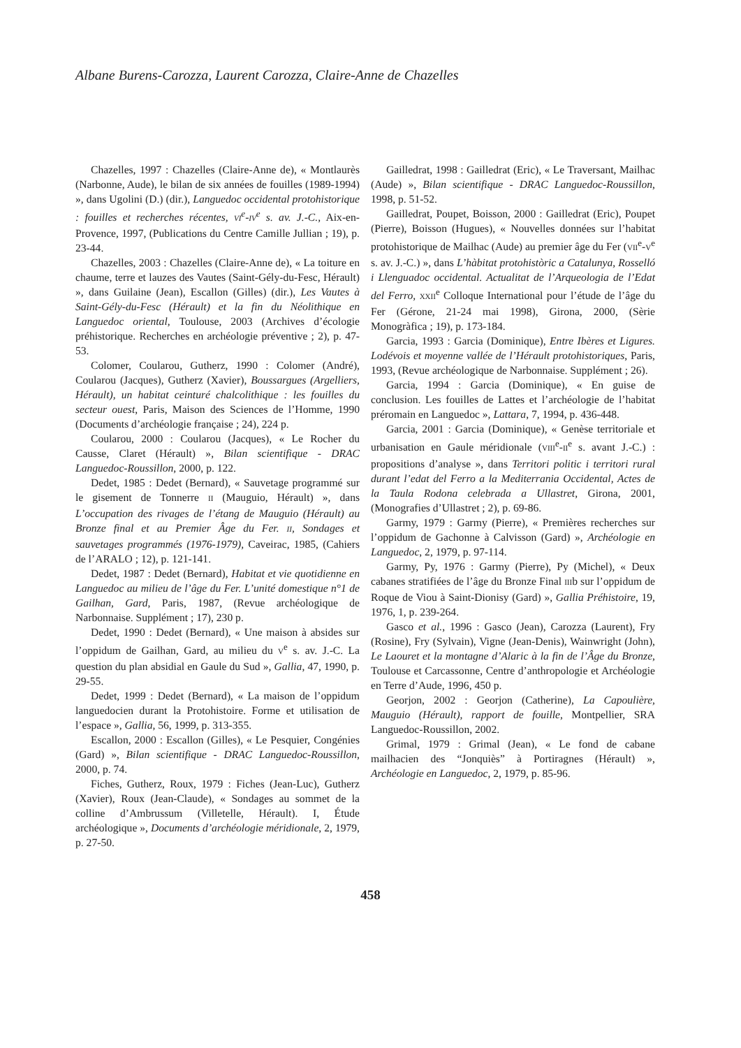Albane Burens-Carozza, Laurent Carozza, Claire-Anne de Chazelles
Chazelles, 1997 : Chazelles (Claire-Anne de), « Montlaurès (Narbonne, Aude), le bilan de six années de fouilles (1989-1994) », dans Ugolini (D.) (dir.), Languedoc occidental protohistorique : fouilles et recherches récentes, VI<sup>e</sup>-IV<sup>e</sup> s. av. J.-C., Aix-en-Provence, 1997, (Publications du Centre Camille Jullian ; 19), p. 23-44.
Chazelles, 2003 : Chazelles (Claire-Anne de), « La toiture en chaume, terre et lauzes des Vautes (Saint-Gély-du-Fesc, Hérault) », dans Guilaine (Jean), Escallon (Gilles) (dir.), Les Vautes à Saint-Gély-du-Fesc (Hérault) et la fin du Néolithique en Languedoc oriental, Toulouse, 2003 (Archives d’écologie préhistorique. Recherches en archéologie préventive ; 2), p. 47-53.
Colomer, Coularou, Gutherz, 1990 : Colomer (André), Coularou (Jacques), Gutherz (Xavier), Boussargues (Argelliers, Hérault), un habitat ceinturé chalcolithique : les fouilles du secteur ouest, Paris, Maison des Sciences de l’Homme, 1990 (Documents d’archéologie française ; 24), 224 p.
Coularou, 2000 : Coularou (Jacques), « Le Rocher du Causse, Claret (Hérault) », Bilan scientifique - DRAC Languedoc-Roussillon, 2000, p. 122.
Dedet, 1985 : Dedet (Bernard), « Sauvetage programmé sur le gisement de Tonnerre II (Mauguio, Hérault) », dans L’occupation des rivages de l’étang de Mauguio (Hérault) au Bronze final et au Premier Âge du Fer. II, Sondages et sauvetages programmés (1976-1979), Caveirac, 1985, (Cahiers de l’ARALO ; 12), p. 121-141.
Dedet, 1987 : Dedet (Bernard), Habitat et vie quotidienne en Languedoc au milieu de l’âge du Fer. L’unité domestique n°1 de Gailhan, Gard, Paris, 1987, (Revue archéologique de Narbonnaise. Supplément ; 17), 230 p.
Dedet, 1990 : Dedet (Bernard), « Une maison à absides sur l’oppidum de Gailhan, Gard, au milieu du V<sup>e</sup> s. av. J.-C. La question du plan absidial en Gaule du Sud », Gallia, 47, 1990, p. 29-55.
Dedet, 1999 : Dedet (Bernard), « La maison de l’oppidum languedocien durant la Protohistoire. Forme et utilisation de l’espace », Gallia, 56, 1999, p. 313-355.
Escallon, 2000 : Escallon (Gilles), « Le Pesquier, Congénies (Gard) », Bilan scientifique - DRAC Languedoc-Roussillon, 2000, p. 74.
Fiches, Gutherz, Roux, 1979 : Fiches (Jean-Luc), Gutherz (Xavier), Roux (Jean-Claude), « Sondages au sommet de la colline d’Ambrussum (Villetelle, Hérault). I, Étude archéologique », Documents d’archéologie méridionale, 2, 1979, p. 27-50.
Gailledrat, 1998 : Gailledrat (Eric), « Le Traversant, Mailhac (Aude) », Bilan scientifique - DRAC Languedoc-Roussillon, 1998, p. 51-52.
Gailledrat, Poupet, Boisson, 2000 : Gailledrat (Eric), Poupet (Pierre), Boisson (Hugues), « Nouvelles données sur l’habitat protohistorique de Mailhac (Aude) au premier âge du Fer (VII<sup>e</sup>-V<sup>e</sup> s. av. J.-C.) », dans L’hàbitat protohistòric a Catalunya, Rosselló i Llenguadoc occidental. Actualitat de l’Arqueologia de l’Edat del Ferro, XXII<sup>e</sup> Colloque International pour l’étude de l’âge du Fer (Gérone, 21-24 mai 1998), Girona, 2000, (Sèrie Monogràfica ; 19), p. 173-184.
Garcia, 1993 : Garcia (Dominique), Entre Ibères et Ligures. Lodévois et moyenne vallée de l’Hérault protohistoriques, Paris, 1993, (Revue archéologique de Narbonnaise. Supplément ; 26).
Garcia, 1994 : Garcia (Dominique), « En guise de conclusion. Les fouilles de Lattes et l’archéologie de l’habitat préromain en Languedoc », Lattara, 7, 1994, p. 436-448.
Garcia, 2001 : Garcia (Dominique), « Genèse territoriale et urbanisation en Gaule méridionale (VIII<sup>e</sup>-II<sup>e</sup> s. avant J.-C.) : propositions d’analyse », dans Territori politic i territori rural durant l’edat del Ferro a la Mediterrania Occidental, Actes de la Taula Rodona celebrada a Ullastret, Girona, 2001, (Monografies d’Ullastret ; 2), p. 69-86.
Garmy, 1979 : Garmy (Pierre), « Premières recherches sur l’oppidum de Gachonne à Calvisson (Gard) », Archéologie en Languedoc, 2, 1979, p. 97-114.
Garmy, Py, 1976 : Garmy (Pierre), Py (Michel), « Deux cabanes stratifiées de l’âge du Bronze Final IIIb sur l’oppidum de Roque de Viou à Saint-Dionisy (Gard) », Gallia Préhistoire, 19, 1976, 1, p. 239-264.
Gasco et al., 1996 : Gasco (Jean), Carozza (Laurent), Fry (Rosine), Fry (Sylvain), Vigne (Jean-Denis), Wainwright (John), Le Laouret et la montagne d’Alaric à la fin de l’Âge du Bronze, Toulouse et Carcassonne, Centre d’anthropologie et Archéologie en Terre d’Aude, 1996, 450 p.
Georjon, 2002 : Georjon (Catherine), La Capoulière, Mauguio (Hérault), rapport de fouille, Montpellier, SRA Languedoc-Roussillon, 2002.
Grimal, 1979 : Grimal (Jean), « Le fond de cabane mailhacien des “Jonquiès” à Portiragnes (Hérault) », Archéologie en Languedoc, 2, 1979, p. 85-96.
458